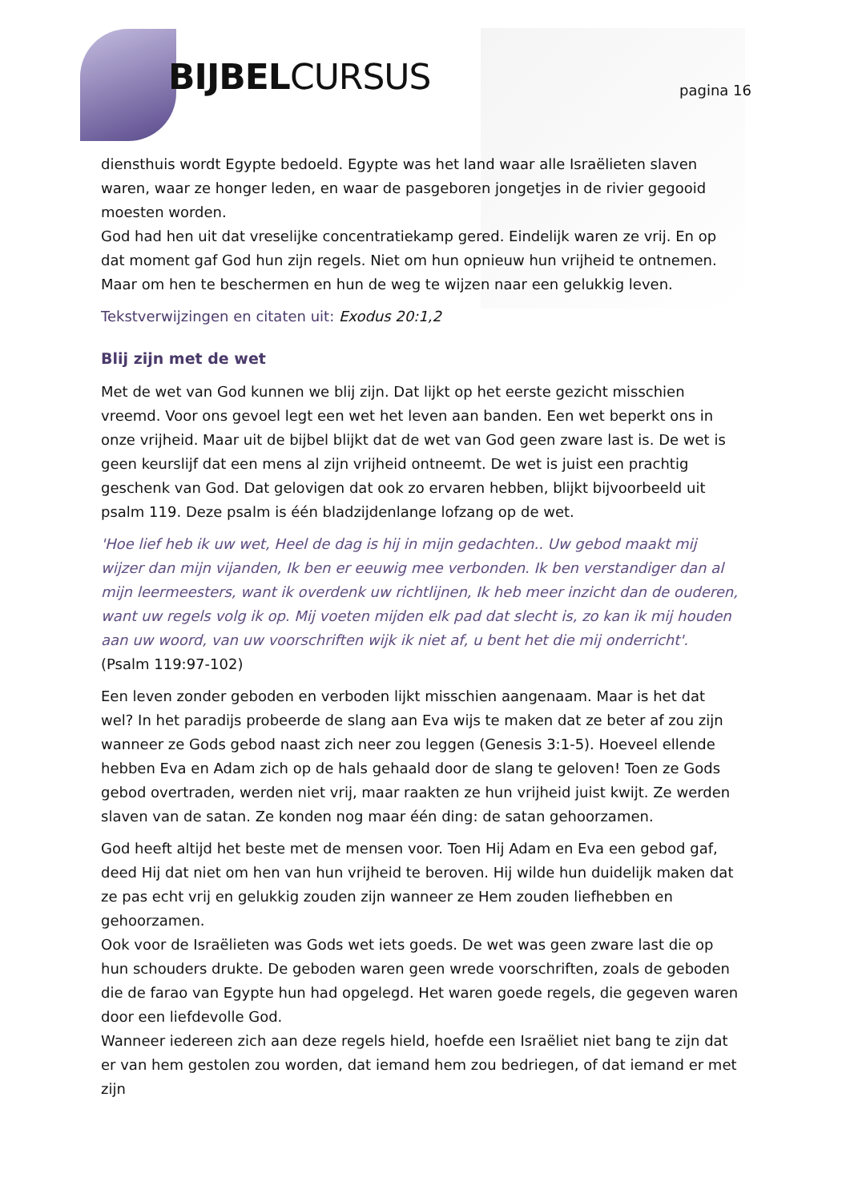BIJBELCURSUS pagina 16
diensthuis wordt Egypte bedoeld. Egypte was het land waar alle Israëlieten slaven waren, waar ze honger leden, en waar de pasgeboren jongetjes in de rivier gegooid moesten worden.
God had hen uit dat vreselijke concentratiekamp gered. Eindelijk waren ze vrij. En op dat moment gaf God hun zijn regels. Niet om hun opnieuw hun vrijheid te ontnemen. Maar om hen te beschermen en hun de weg te wijzen naar een gelukkig leven.
Tekstverwijzingen en citaten uit: Exodus 20:1,2
Blij zijn met de wet
Met de wet van God kunnen we blij zijn. Dat lijkt op het eerste gezicht misschien vreemd. Voor ons gevoel legt een wet het leven aan banden. Een wet beperkt ons in onze vrijheid. Maar uit de bijbel blijkt dat de wet van God geen zware last is. De wet is geen keurslijf dat een mens al zijn vrijheid ontneemt. De wet is juist een prachtig geschenk van God. Dat gelovigen dat ook zo ervaren hebben, blijkt bijvoorbeeld uit psalm 119. Deze psalm is één bladzijdenlange lofzang op de wet.
'Hoe lief heb ik uw wet, Heel de dag is hij in mijn gedachten.. Uw gebod maakt mij wijzer dan mijn vijanden, Ik ben er eeuwig mee verbonden. Ik ben verstandiger dan al mijn leermeesters, want ik overdenk uw richtlijnen, Ik heb meer inzicht dan de ouderen, want uw regels volg ik op. Mij voeten mijden elk pad dat slecht is, zo kan ik mij houden aan uw woord, van uw voorschriften wijk ik niet af, u bent het die mij onderricht'.
(Psalm 119:97-102)
Een leven zonder geboden en verboden lijkt misschien aangenaam. Maar is het dat wel? In het paradijs probeerde de slang aan Eva wijs te maken dat ze beter af zou zijn wanneer ze Gods gebod naast zich neer zou leggen (Genesis 3:1-5). Hoeveel ellende hebben Eva en Adam zich op de hals gehaald door de slang te geloven! Toen ze Gods gebod overtraden, werden niet vrij, maar raakten ze hun vrijheid juist kwijt. Ze werden slaven van de satan. Ze konden nog maar één ding: de satan gehoorzamen.
God heeft altijd het beste met de mensen voor. Toen Hij Adam en Eva een gebod gaf, deed Hij dat niet om hen van hun vrijheid te beroven. Hij wilde hun duidelijk maken dat ze pas echt vrij en gelukkig zouden zijn wanneer ze Hem zouden liefhebben en gehoorzamen.
Ook voor de Israëlieten was Gods wet iets goeds. De wet was geen zware last die op hun schouders drukte. De geboden waren geen wrede voorschriften, zoals de geboden die de farao van Egypte hun had opgelegd. Het waren goede regels, die gegeven waren door een liefdevolle God.
Wanneer iedereen zich aan deze regels hield, hoefde een Israëliet niet bang te zijn dat er van hem gestolen zou worden, dat iemand hem zou bedriegen, of dat iemand er met zijn